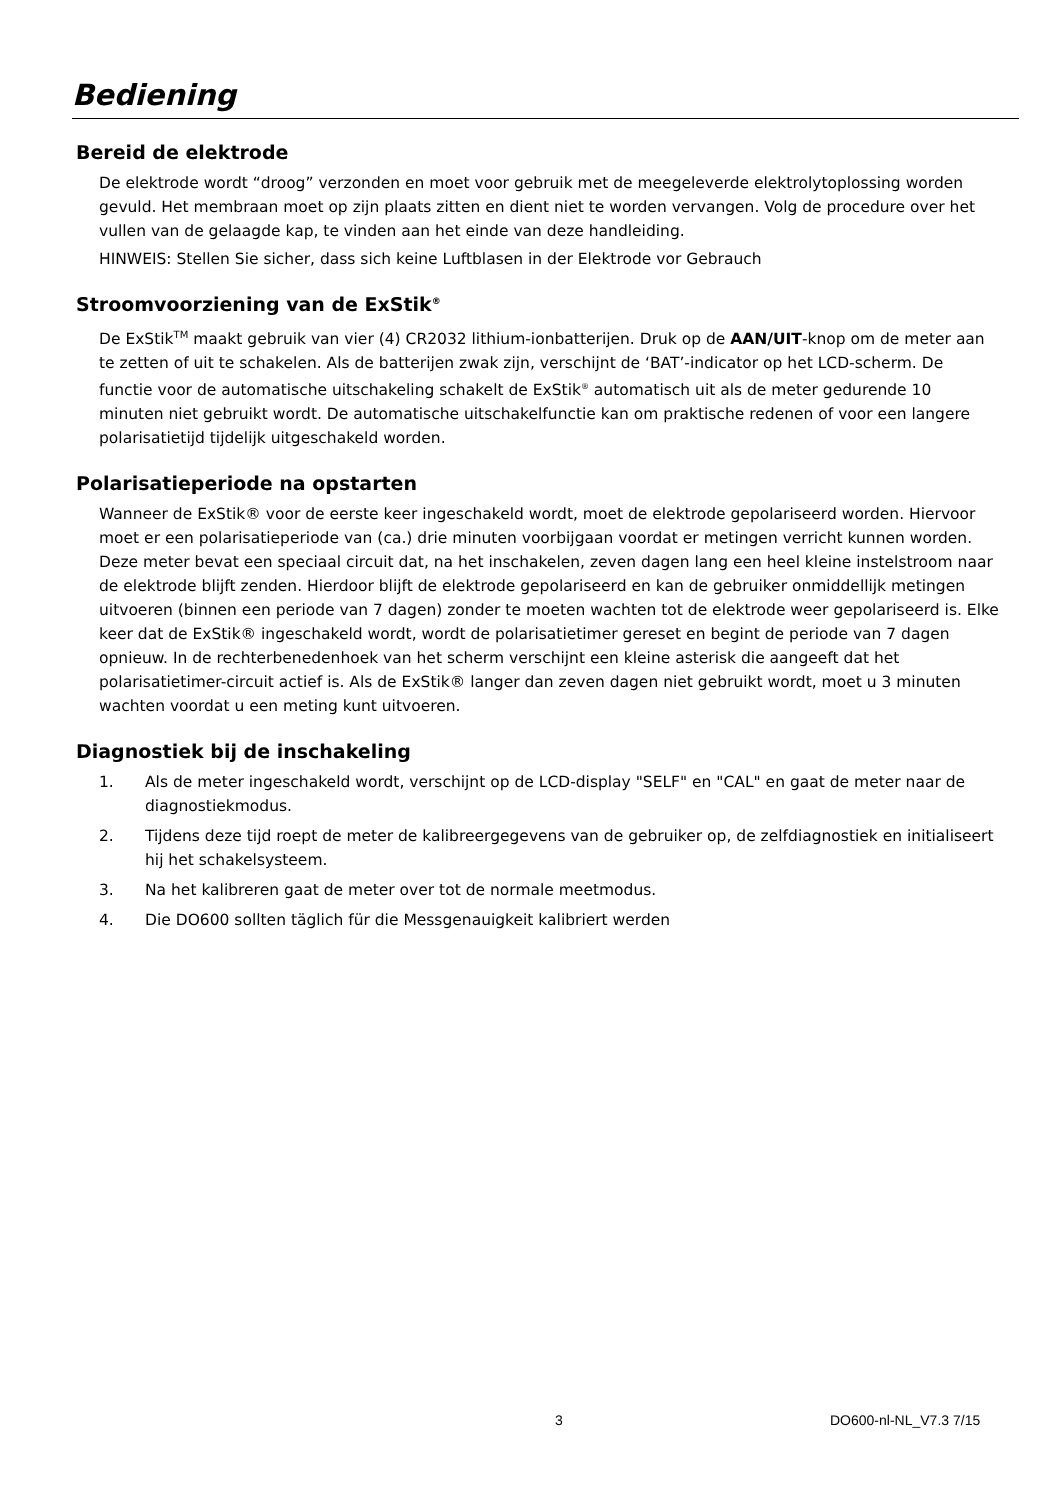Bediening
Bereid de elektrode
De elektrode wordt “droog” verzonden en moet voor gebruik met de meegeleverde elektrolytoplossing worden gevuld. Het membraan moet op zijn plaats zitten en dient niet te worden vervangen. Volg de procedure over het vullen van de gelaagde kap, te vinden aan het einde van deze handleiding.
HINWEIS: Stellen Sie sicher, dass sich keine Luftblasen in der Elektrode vor Gebrauch
Stroomvoorziening van de ExStik<sup>®</sup>
De ExStik<sup>TM</sup> maakt gebruik van vier (4) CR2032 lithium-ionbatterijen. Druk op de AAN/UIT-knop om de meter aan te zetten of uit te schakelen. Als de batterijen zwak zijn, verschijnt de ‘BAT’-indicator op het LCD-scherm. De functie voor de automatische uitschakeling schakelt de ExStik<sup>®</sup> automatisch uit als de meter gedurende 10 minuten niet gebruikt wordt. De automatische uitschakelfunctie kan om praktische redenen of voor een langere polarisatietijd tijdelijk uitgeschakeld worden.
Polarisatieperiode na opstarten
Wanneer de ExStik® voor de eerste keer ingeschakeld wordt, moet de elektrode gepolariseerd worden. Hiervoor moet er een polarisatieperiode van (ca.) drie minuten voorbijgaan voordat er metingen verricht kunnen worden. Deze meter bevat een speciaal circuit dat, na het inschakelen, zeven dagen lang een heel kleine instelstroom naar de elektrode blijft zenden. Hierdoor blijft de elektrode gepolariseerd en kan de gebruiker onmiddellijk metingen uitvoeren (binnen een periode van 7 dagen) zonder te moeten wachten tot de elektrode weer gepolariseerd is. Elke keer dat de ExStik® ingeschakeld wordt, wordt de polarisatietimer gereset en begint de periode van 7 dagen opnieuw. In de rechterbenedenhoek van het scherm verschijnt een kleine asterisk die aangeeft dat het polarisatietimer-circuit actief is. Als de ExStik® langer dan zeven dagen niet gebruikt wordt, moet u 3 minuten wachten voordat u een meting kunt uitvoeren.
Diagnostiek bij de inschakeling
1. Als de meter ingeschakeld wordt, verschijnt op de LCD-display "SELF" en "CAL" en gaat de meter naar de diagnostiekmodus.
2. Tijdens deze tijd roept de meter de kalibreergegevens van de gebruiker op, de zelfdiagnostiek en initialiseert hij het schakelsysteem.
3. Na het kalibreren gaat de meter over tot de normale meetmodus.
4. Die DO600 sollten täglich für die Messgenauigkeit kalibriert werden
3 DO600-nl-NL_V7.3 7/15